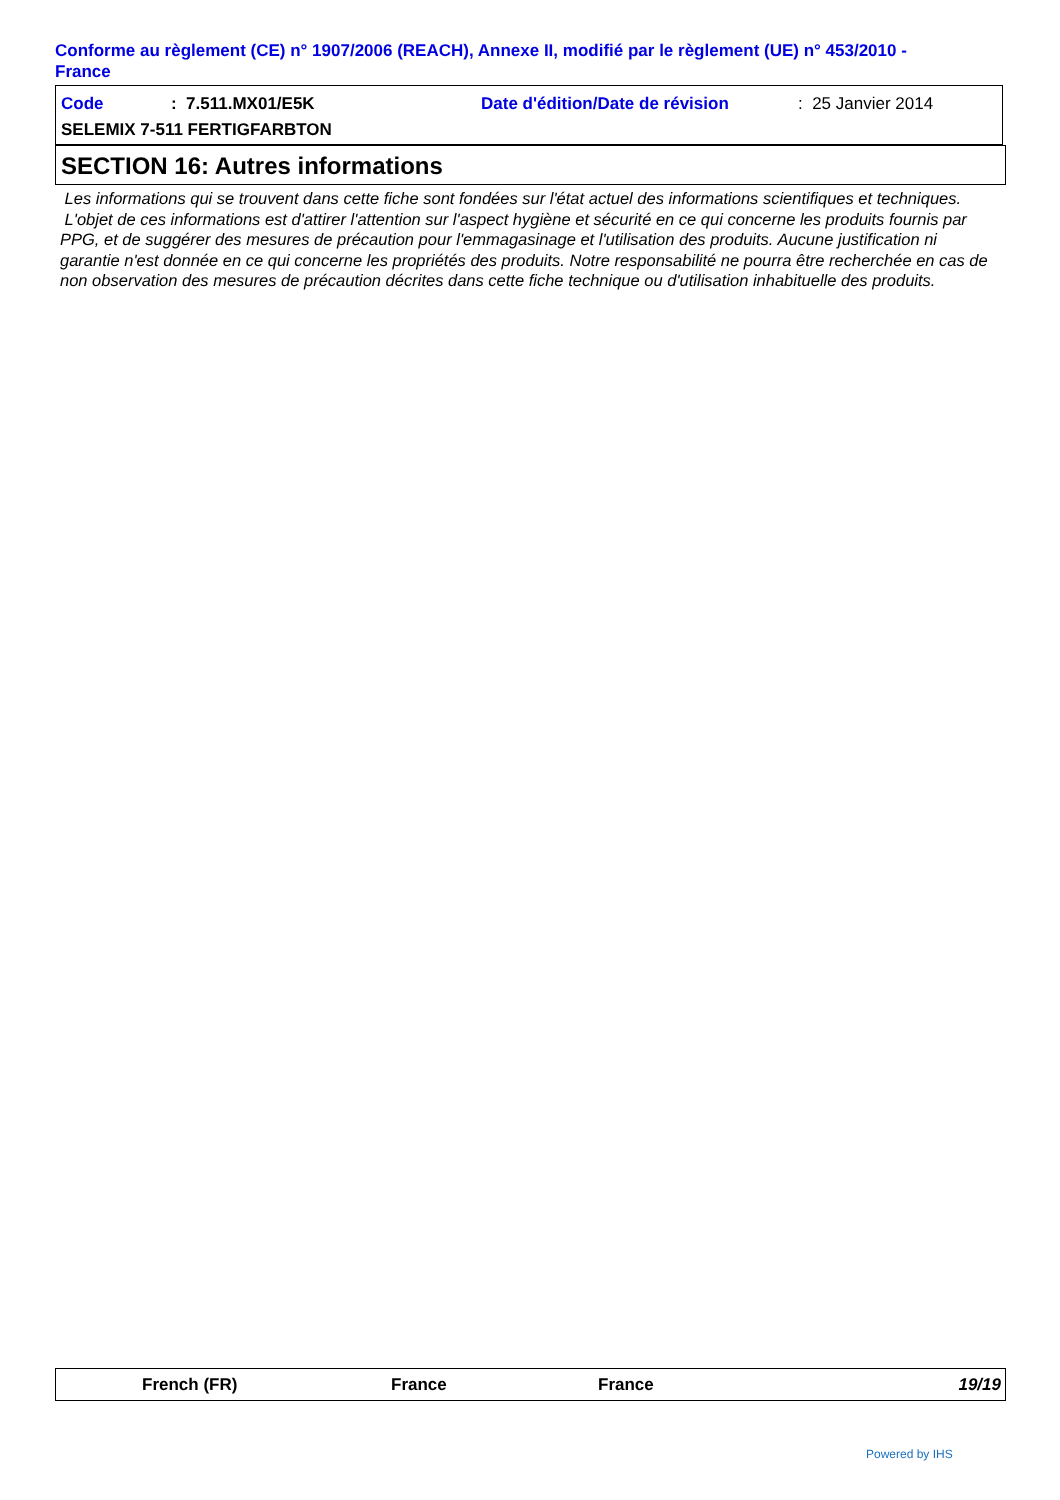Conforme au règlement (CE) n° 1907/2006 (REACH), Annexe II, modifié par le règlement (UE) n° 453/2010 - France
Code: 7.511.MX01/E5K Date d'édition/Date de révision: 25 Janvier 2014
SELEMIX 7-511 FERTIGFARBTON
SECTION 16: Autres informations
Les informations qui se trouvent dans cette fiche sont fondées sur l'état actuel des informations scientifiques et techniques.
L'objet de ces informations est d'attirer l'attention sur l'aspect hygiène et sécurité en ce qui concerne les produits fournis par PPG, et de suggérer des mesures de précaution pour l'emmagasinage et l'utilisation des produits. Aucune justification ni garantie n'est donnée en ce qui concerne les propriétés des produits. Notre responsabilité ne pourra être recherchée en cas de non observation des mesures de précaution décrites dans cette fiche technique ou d'utilisation inhabituelle des produits.
French (FR) France France 19/19
Powered by IHS